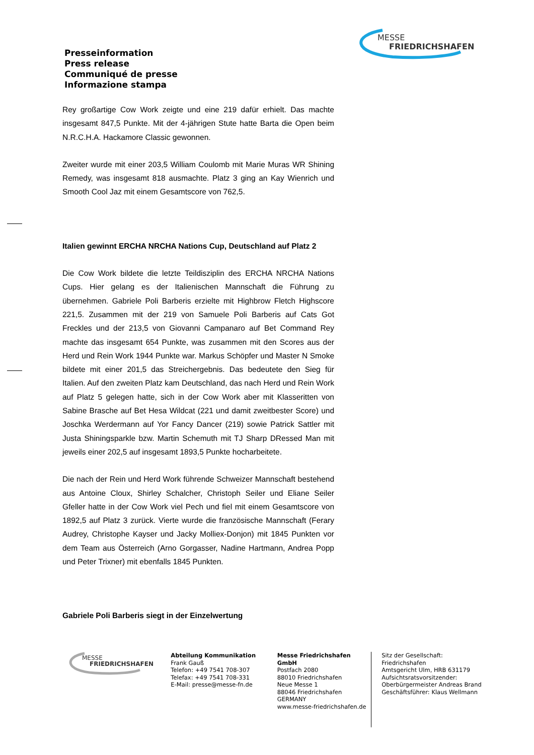Presseinformation
Press release
Communiqué de presse
Informazione stampa
MESSE
FRIEDRICHSHAFEN
Rey großartige Cow Work zeigte und eine 219 dafür erhielt. Das machte insgesamt 847,5 Punkte. Mit der 4-jährigen Stute hatte Barta die Open beim N.R.C.H.A. Hackamore Classic gewonnen.
Zweiter wurde mit einer 203,5 William Coulomb mit Marie Muras WR Shining Remedy, was insgesamt 818 ausmachte. Platz 3 ging an Kay Wienrich und Smooth Cool Jaz mit einem Gesamtscore von 762,5.
Italien gewinnt ERCHA NRCHA Nations Cup, Deutschland auf Platz 2
Die Cow Work bildete die letzte Teildisziplin des ERCHA NRCHA Nations Cups. Hier gelang es der Italienischen Mannschaft die Führung zu übernehmen. Gabriele Poli Barberis erzielte mit Highbrow Fletch Highscore 221,5. Zusammen mit der 219 von Samuele Poli Barberis auf Cats Got Freckles und der 213,5 von Giovanni Campanaro auf Bet Command Rey machte das insgesamt 654 Punkte, was zusammen mit den Scores aus der Herd und Rein Work 1944 Punkte war. Markus Schöpfer und Master N Smoke bildete mit einer 201,5 das Streichergebnis. Das bedeutete den Sieg für Italien. Auf den zweiten Platz kam Deutschland, das nach Herd und Rein Work auf Platz 5 gelegen hatte, sich in der Cow Work aber mit Klasseritten von Sabine Brasche auf Bet Hesa Wildcat (221 und damit zweitbester Score) und Joschka Werdermann auf Yor Fancy Dancer (219) sowie Patrick Sattler mit Justa Shiningsparkle bzw. Martin Schemuth mit TJ Sharp DRessed Man mit jeweils einer 202,5 auf insgesamt 1893,5 Punkte hocharbeitete.
Die nach der Rein und Herd Work führende Schweizer Mannschaft bestehend aus Antoine Cloux, Shirley Schalcher, Christoph Seiler und Eliane Seiler Gfeller hatte in der Cow Work viel Pech und fiel mit einem Gesamtscore von 1892,5 auf Platz 3 zurück. Vierte wurde die französische Mannschaft (Ferary Audrey, Christophe Kayser und Jacky Molliex-Donjon) mit 1845 Punkten vor dem Team aus Österreich (Arno Gorgasser, Nadine Hartmann, Andrea Popp und Peter Trixner) mit ebenfalls 1845 Punkten.
Gabriele Poli Barberis siegt in der Einzelwertung
MESSE
FRIEDRICHSHAFEN
Abteilung Kommunikation
Frank Gauß
Telefon: +49 7541 708-307
Telefax: +49 7541 708-331
E-Mail: presse@messe-fn.de
Messe Friedrichshafen GmbH
Postfach 2080
88010 Friedrichshafen
Neue Messe 1
88046 Friedrichshafen
GERMANY
www.messe-friedrichshafen.de
Sitz der Gesellschaft: Friedrichshafen
Amtsgericht Ulm, HRB 631179
Aufsichtsratsvorsitzender:
Oberbürgermeister Andreas Brand
Geschäftsführer: Klaus Wellmann